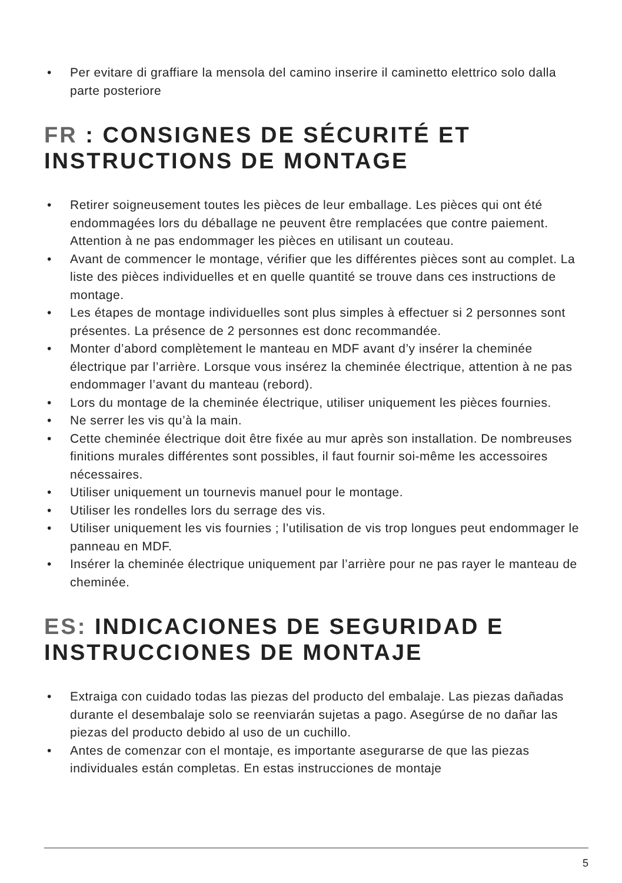• Per evitare di graffiare la mensola del camino inserire il caminetto elettrico solo dalla parte posteriore
FR : CONSIGNES DE SÉCURITÉ ET INSTRUCTIONS DE MONTAGE
• Retirer soigneusement toutes les pièces de leur emballage. Les pièces qui ont été endommagées lors du déballage ne peuvent être remplacées que contre paiement. Attention à ne pas endommager les pièces en utilisant un couteau.
• Avant de commencer le montage, vérifier que les différentes pièces sont au complet. La liste des pièces individuelles et en quelle quantité se trouve dans ces instructions de montage.
• Les étapes de montage individuelles sont plus simples à effectuer si 2 personnes sont présentes. La présence de 2 personnes est donc recommandée.
• Monter d’abord complètement le manteau en MDF avant d’y insérer la cheminée électrique par l’arrière. Lorsque vous insérez la cheminée électrique, attention à ne pas endommager l’avant du manteau (rebord).
• Lors du montage de la cheminée électrique, utiliser uniquement les pièces fournies.
• Ne serrer les vis qu’à la main.
• Cette cheminée électrique doit être fixée au mur après son installation. De nombreuses finitions murales différentes sont possibles, il faut fournir soi-même les accessoires nécessaires.
• Utiliser uniquement un tournevis manuel pour le montage.
• Utiliser les rondelles lors du serrage des vis.
• Utiliser uniquement les vis fournies ; l’utilisation de vis trop longues peut endommager le panneau en MDF.
• Insérer la cheminée électrique uniquement par l’arrière pour ne pas rayer le manteau de cheminée.
ES: INDICACIONES DE SEGURIDAD E INSTRUCCIONES DE MONTAJE
• Extraiga con cuidado todas las piezas del producto del embalaje. Las piezas dañadas durante el desembalaje solo se reenviarán sujetas a pago. Asegúrse de no dañar las piezas del producto debido al uso de un cuchillo.
• Antes de comenzar con el montaje, es importante asegurarse de que las piezas individuales están completas. En estas instrucciones de montaje
5